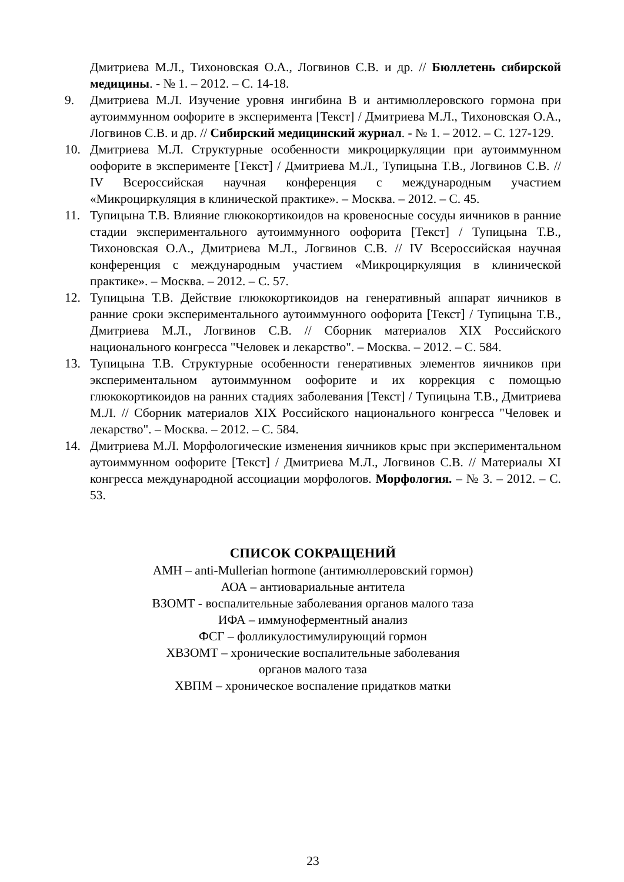Дмитриева М.Л., Тихоновская О.А., Логвинов С.В. и др. // Бюллетень сибирской медицины. - № 1. – 2012. – С. 14-18.
9. Дмитриева М.Л. Изучение уровня ингибина В и антимюллеровского гормона при аутоиммунном оофорите в эксперимента [Текст] / Дмитриева М.Л., Тихоновская О.А., Логвинов С.В. и др. // Сибирский медицинский журнал. - № 1. – 2012. – С. 127-129.
10. Дмитриева М.Л. Структурные особенности микроциркуляции при аутоиммунном оофорите в эксперименте [Текст] / Дмитриева М.Л., Тупицына Т.В., Логвинов С.В. // IV Всероссийская научная конференция с международным участием «Микроциркуляция в клинической практике». – Москва. – 2012. – С. 45.
11. Тупицына Т.В. Влияние глюкокортикоидов на кровеносные сосуды яичников в ранние стадии экспериментального аутоиммунного оофорита [Текст] / Тупицына Т.В., Тихоновская О.А., Дмитриева М.Л., Логвинов С.В. // IV Всероссийская научная конференция с международным участием «Микроциркуляция в клинической практике». – Москва. – 2012. – С. 57.
12. Тупицына Т.В. Действие глюкокортикоидов на генеративный аппарат яичников в ранние сроки экспериментального аутоиммунного оофорита [Текст] / Тупицына Т.В., Дмитриева М.Л., Логвинов С.В. // Сборник материалов XIX Российского национального конгресса "Человек и лекарство". – Москва. – 2012. – С. 584.
13. Тупицына Т.В. Структурные особенности генеративных элементов яичников при экспериментальном аутоиммунном оофорите и их коррекция с помощью глюкокортикоидов на ранних стадиях заболевания [Текст] / Тупицына Т.В., Дмитриева М.Л. // Сборник материалов XIX Российского национального конгресса "Человек и лекарство". – Москва. – 2012. – С. 584.
14. Дмитриева М.Л. Морфологические изменения яичников крыс при экспериментальном аутоиммунном оофорите [Текст] / Дмитриева М.Л., Логвинов С.В. // Материалы XI конгресса международной ассоциации морфологов. Морфология. – № 3. – 2012. – С. 53.
СПИСОК СОКРАЩЕНИЙ
АМН – anti-Mullerian hormone (антимюллеровский гормон)
АОА – антиовариальные антитела
ВЗОМТ - воспалительные заболевания органов малого таза
ИФА – иммуноферментный анализ
ФСГ – фолликулостимулирующий гормон
ХВЗОМТ – хронические воспалительные заболевания
органов малого таза
ХВПМ – хроническое воспаление придатков матки
23